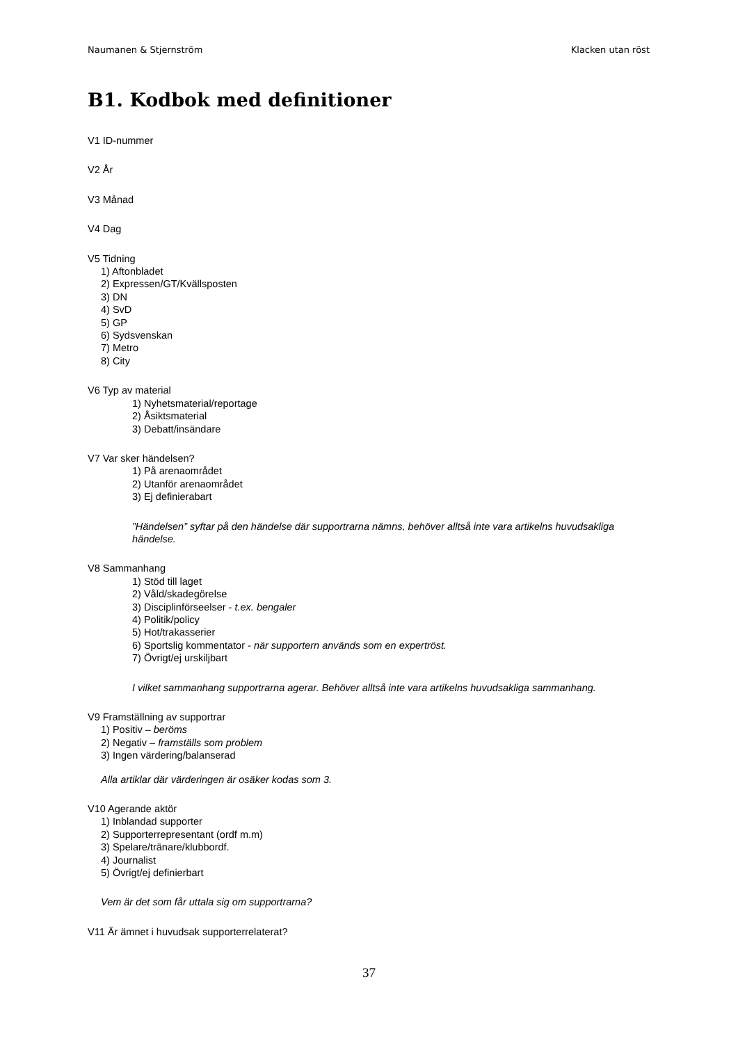Naumanen & Stjernström Klacken utan röst
B1. Kodbok med definitioner
V1 ID-nummer
V2 År
V3 Månad
V4 Dag
V5 Tidning
1) Aftonbladet
2) Expressen/GT/Kvällsposten
3) DN
4) SvD
5) GP
6) Sydsvenskan
7) Metro
8) City
V6 Typ av material
1) Nyhetsmaterial/reportage
2) Åsiktsmaterial
3) Debatt/insändare
V7 Var sker händelsen?
1) På arenaområdet
2) Utanför arenaområdet
3) Ej definierabart
”Händelsen” syftar på den händelse där supportrarna nämns, behöver alltså inte vara artikelns huvudsakliga händelse.
V8 Sammanhang
1) Stöd till laget
2) Våld/skadegörelse
3) Disciplinförseelser - t.ex. bengaler
4) Politik/policy
5) Hot/trakasserier
6) Sportslig kommentator - när supportern används som en expertröst.
7) Övrigt/ej urskiljbart
I vilket sammanhang supportrarna agerar. Behöver alltså inte vara artikelns huvudsakliga sammanhang.
V9 Framställning av supportrar
1) Positiv – beröms
2) Negativ – framställs som problem
3) Ingen värdering/balanserad
Alla artiklar där värderingen är osäker kodas som 3.
V10 Agerande aktör
1) Inblandad supporter
2) Supporterrepresentant (ordf m.m)
3) Spelare/tränare/klubbordf.
4) Journalist
5) Övrigt/ej definierbart
Vem är det som får uttala sig om supportrarna?
V11 Är ämnet i huvudsak supporterrelaterat?
37